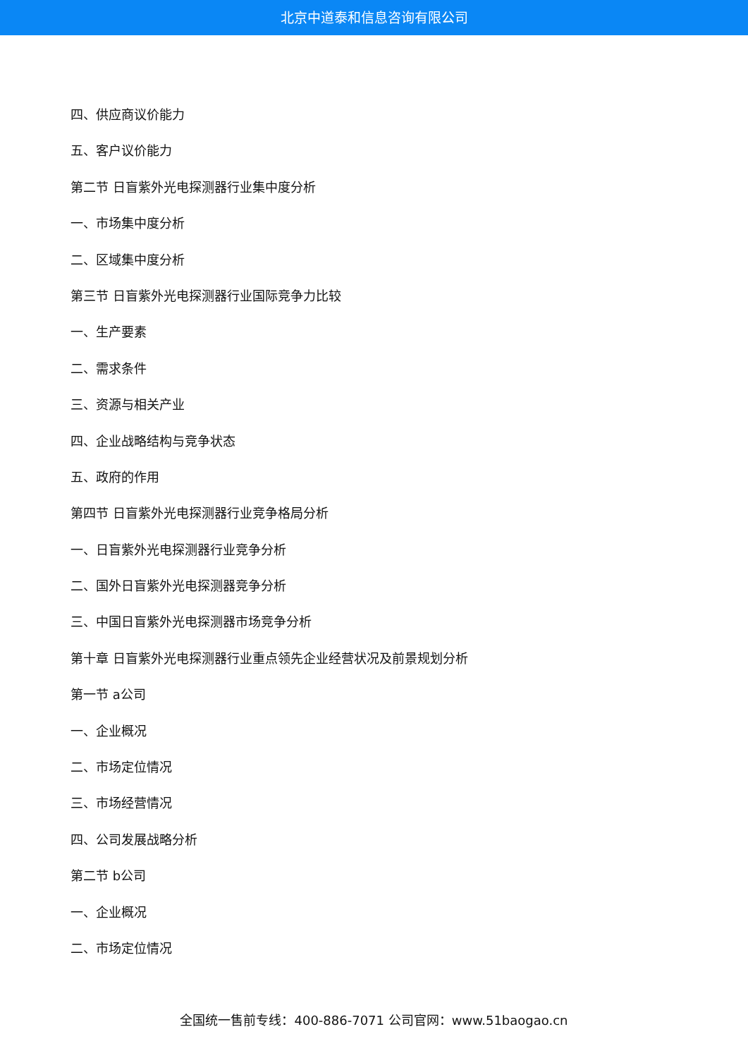北京中道泰和信息咨询有限公司
四、供应商议价能力
五、客户议价能力
第二节 日盲紫外光电探测器行业集中度分析
一、市场集中度分析
二、区域集中度分析
第三节 日盲紫外光电探测器行业国际竞争力比较
一、生产要素
二、需求条件
三、资源与相关产业
四、企业战略结构与竞争状态
五、政府的作用
第四节 日盲紫外光电探测器行业竞争格局分析
一、日盲紫外光电探测器行业竞争分析
二、国外日盲紫外光电探测器竞争分析
三、中国日盲紫外光电探测器市场竞争分析
第十章 日盲紫外光电探测器行业重点领先企业经营状况及前景规划分析
第一节 a公司
一、企业概况
二、市场定位情况
三、市场经营情况
四、公司发展战略分析
第二节 b公司
一、企业概况
二、市场定位情况
全国统一售前专线：400-886-7071 公司官网：www.51baogao.cn